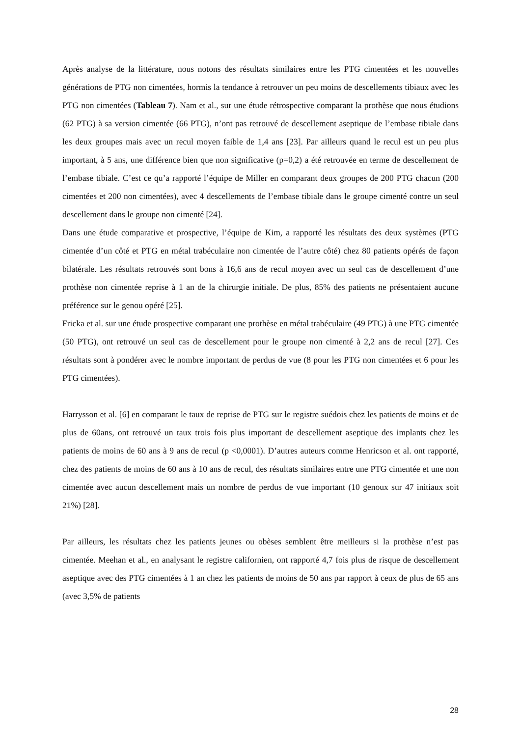Après analyse de la littérature, nous notons des résultats similaires entre les PTG cimentées et les nouvelles générations de PTG non cimentées, hormis la tendance à retrouver un peu moins de descellements tibiaux avec les PTG non cimentées (Tableau 7). Nam et al., sur une étude rétrospective comparant la prothèse que nous étudions (62 PTG) à sa version cimentée (66 PTG), n’ont pas retrouvé de descellement aseptique de l’embase tibiale dans les deux groupes mais avec un recul moyen faible de 1,4 ans [23]. Par ailleurs quand le recul est un peu plus important, à 5 ans, une différence bien que non significative (p=0,2) a été retrouvée en terme de descellement de l’embase tibiale. C’est ce qu’a rapporté l’équipe de Miller en comparant deux groupes de 200 PTG chacun (200 cimentées et 200 non cimentées), avec 4 descellements de l’embase tibiale dans le groupe cimenté contre un seul descellement dans le groupe non cimenté [24].
Dans une étude comparative et prospective, l’équipe de Kim, a rapporté les résultats des deux systèmes (PTG cimentée d’un côté et PTG en métal trabéculaire non cimentée de l’autre côté) chez 80 patients opérés de façon bilatérale. Les résultats retrouvés sont bons à 16,6 ans de recul moyen avec un seul cas de descellement d’une prothèse non cimentée reprise à 1 an de la chirurgie initiale. De plus, 85% des patients ne présentaient aucune préférence sur le genou opéré [25].
Fricka et al. sur une étude prospective comparant une prothèse en métal trabéculaire (49 PTG) à une PTG cimentée (50 PTG), ont retrouvé un seul cas de descellement pour le groupe non cimenté à 2,2 ans de recul [27]. Ces résultats sont à pondérer avec le nombre important de perdus de vue (8 pour les PTG non cimentées et 6 pour les PTG cimentées).
Harrysson et al. [6] en comparant le taux de reprise de PTG sur le registre suédois chez les patients de moins et de plus de 60ans, ont retrouvé un taux trois fois plus important de descellement aseptique des implants chez les patients de moins de 60 ans à 9 ans de recul (p <0,0001). D’autres auteurs comme Henricson et al. ont rapporté, chez des patients de moins de 60 ans à 10 ans de recul, des résultats similaires entre une PTG cimentée et une non cimentée avec aucun descellement mais un nombre de perdus de vue important (10 genoux sur 47 initiaux soit 21%) [28].
Par ailleurs, les résultats chez les patients jeunes ou obèses semblent être meilleurs si la prothèse n’est pas cimentée. Meehan et al., en analysant le registre californien, ont rapporté 4,7 fois plus de risque de descellement aseptique avec des PTG cimentées à 1 an chez les patients de moins de 50 ans par rapport à ceux de plus de 65 ans (avec 3,5% de patients
28